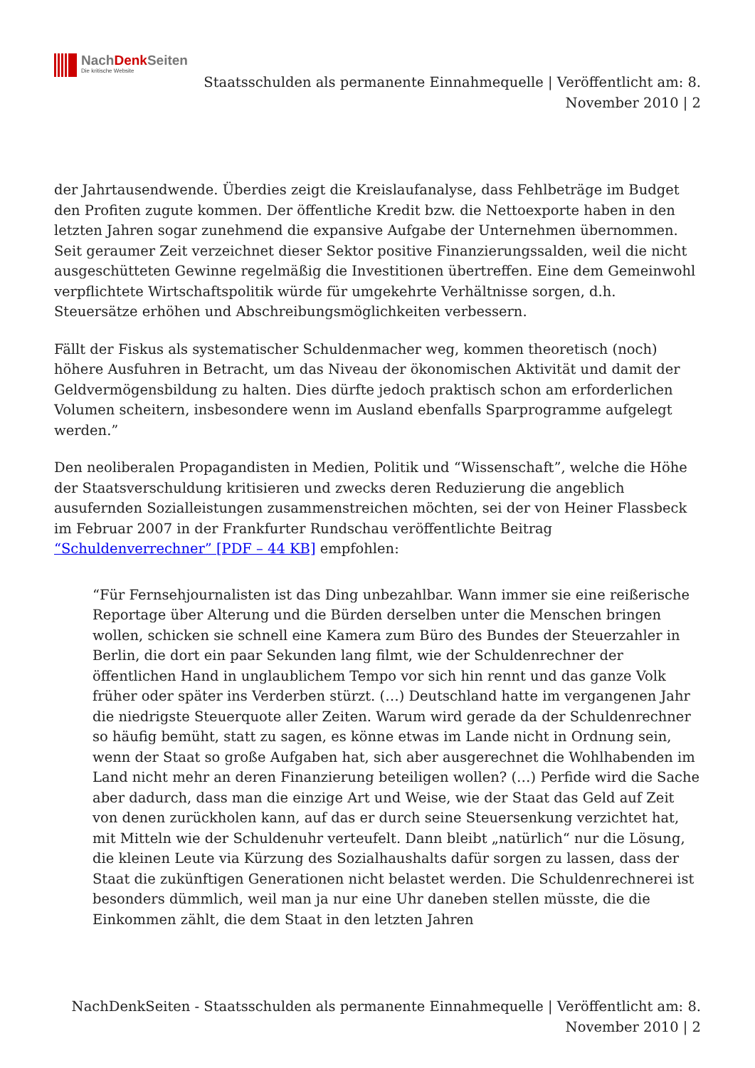NachDenk Seiten
Die kritische Website
Staatsschulden als permanente Einnahmequelle | Veröffentlicht am: 8. November 2010 | 2
der Jahrtausendwende. Überdies zeigt die Kreislaufanalyse, dass Fehlbeträge im Budget den Profiten zugute kommen. Der öffentliche Kredit bzw. die Nettoexporte haben in den letzten Jahren sogar zunehmend die expansive Aufgabe der Unternehmen übernommen. Seit geraumer Zeit verzeichnet dieser Sektor positive Finanzierungssalden, weil die nicht ausgeschütteten Gewinne regelmäßig die Investitionen übertreffen. Eine dem Gemeinwohl verpflichtete Wirtschaftspolitik würde für umgekehrte Verhältnisse sorgen, d.h. Steuersätze erhöhen und Abschreibungsmöglichkeiten verbessern.
Fällt der Fiskus als systematischer Schuldenmacher weg, kommen theoretisch (noch) höhere Ausfuhren in Betracht, um das Niveau der ökonomischen Aktivität und damit der Geldvermögensbildung zu halten. Dies dürfte jedoch praktisch schon am erforderlichen Volumen scheitern, insbesondere wenn im Ausland ebenfalls Sparprogramme aufgelegt werden.”
Den neoliberalen Propagandisten in Medien, Politik und “Wissenschaft”, welche die Höhe der Staatsverschuldung kritisieren und zwecks deren Reduzierung die angeblich ausufernden Sozialleistungen zusammenstreichen möchten, sei der von Heiner Flassbeck im Februar 2007 in der Frankfurter Rundschau veröffentlichte Beitrag “Schuldenverrechner” [PDF – 44 KB] empfohlen:
“Für Fernsehjournalisten ist das Ding unbezahlbar. Wann immer sie eine reißerische Reportage über Alterung und die Bürden derselben unter die Menschen bringen wollen, schicken sie schnell eine Kamera zum Büro des Bundes der Steuerzahler in Berlin, die dort ein paar Sekunden lang filmt, wie der Schuldenrechner der öffentlichen Hand in unglaublichem Tempo vor sich hin rennt und das ganze Volk früher oder später ins Verderben stürzt. (…) Deutschland hatte im vergangenen Jahr die niedrigste Steuerquote aller Zeiten. Warum wird gerade da der Schuldenrechner so häufig bemüht, statt zu sagen, es könne etwas im Lande nicht in Ordnung sein, wenn der Staat so große Aufgaben hat, sich aber ausgerechnet die Wohlhabenden im Land nicht mehr an deren Finanzierung beteiligen wollen? (…) Perfide wird die Sache aber dadurch, dass man die einzige Art und Weise, wie der Staat das Geld auf Zeit von denen zurückholen kann, auf das er durch seine Steuersenkung verzichtet hat, mit Mitteln wie der Schuldenuhr verteufelt. Dann bleibt „natürlich“ nur die Lösung, die kleinen Leute via Kürzung des Sozialhaushalts dafür sorgen zu lassen, dass der Staat die zukünftigen Generationen nicht belastet werden. Die Schuldenrechnerei ist besonders dümmlich, weil man ja nur eine Uhr daneben stellen müsste, die die Einkommen zählt, die dem Staat in den letzten Jahren
NachDenkSeiten - Staatsschulden als permanente Einnahmequelle | Veröffentlicht am: 8. November 2010 | 2